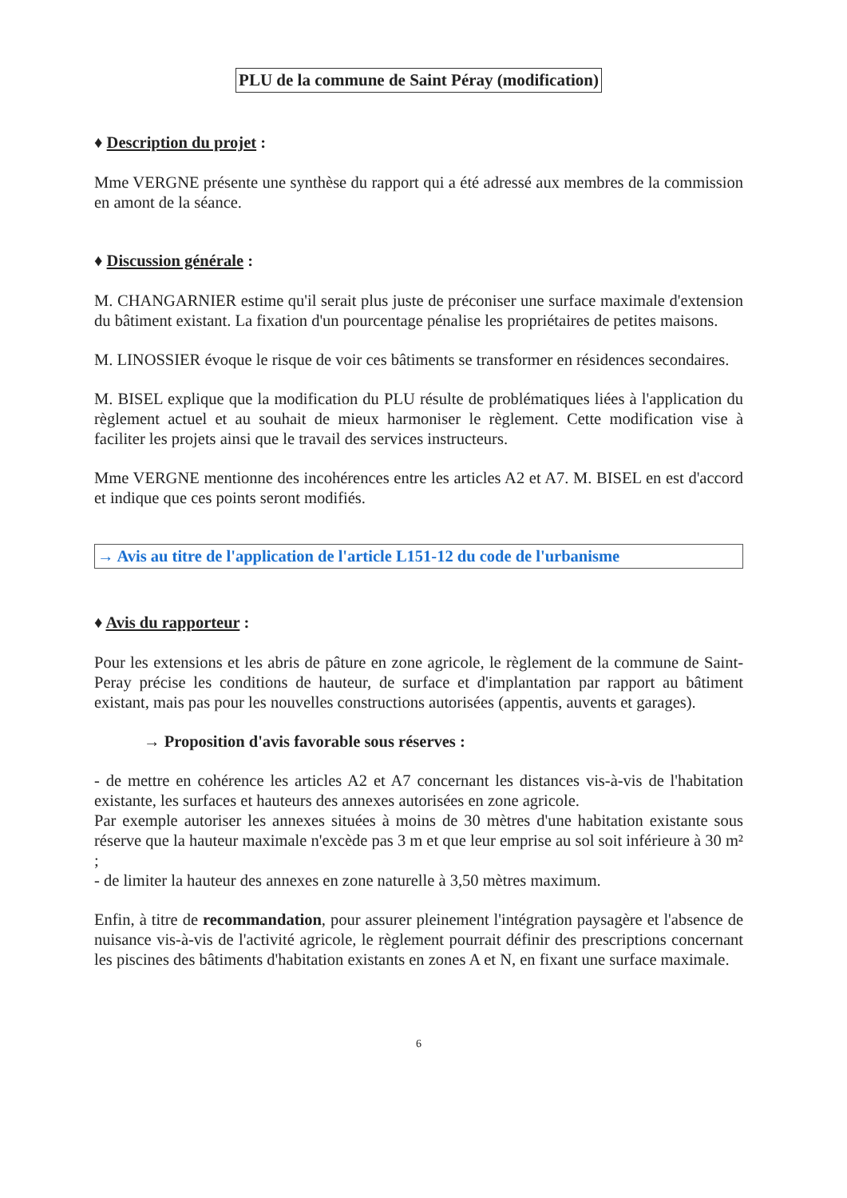PLU de la commune de Saint Péray (modification)
♦ Description du projet :
Mme VERGNE présente une synthèse du rapport qui a été adressé aux membres de la commission en amont de la séance.
♦ Discussion générale :
M. CHANGARNIER estime qu'il serait plus juste de préconiser une surface maximale d'extension du bâtiment existant. La fixation d'un pourcentage pénalise les propriétaires de petites maisons.
M. LINOSSIER évoque le risque de voir ces bâtiments se transformer en résidences secondaires.
M. BISEL explique que la modification du PLU résulte de problématiques liées à l'application du règlement actuel et au souhait de mieux harmoniser le règlement. Cette modification vise à faciliter les projets ainsi que le travail des services instructeurs.
Mme VERGNE mentionne des incohérences entre les articles A2 et A7. M. BISEL en est d'accord et indique que ces points seront modifiés.
→ Avis au titre de l'application de l'article L151-12 du code de l'urbanisme
♦ Avis du rapporteur :
Pour les extensions et les abris de pâture en zone agricole, le règlement de la commune de Saint-Peray précise les conditions de hauteur, de surface et d'implantation par rapport au bâtiment existant, mais pas pour les nouvelles constructions autorisées (appentis, auvents et garages).
→ Proposition d'avis favorable sous réserves :
- de mettre en cohérence les articles A2 et A7 concernant les distances vis-à-vis de l'habitation existante, les surfaces et hauteurs des annexes autorisées en zone agricole.
Par exemple autoriser les annexes situées à moins de 30 mètres d'une habitation existante sous réserve que la hauteur maximale n'excède pas 3 m et que leur emprise au sol soit inférieure à 30 m² ;
- de limiter la hauteur des annexes en zone naturelle à 3,50 mètres maximum.
Enfin, à titre de recommandation, pour assurer pleinement l'intégration paysagère et l'absence de nuisance vis-à-vis de l'activité agricole, le règlement pourrait définir des prescriptions concernant les piscines des bâtiments d'habitation existants en zones A et N, en fixant une surface maximale.
6